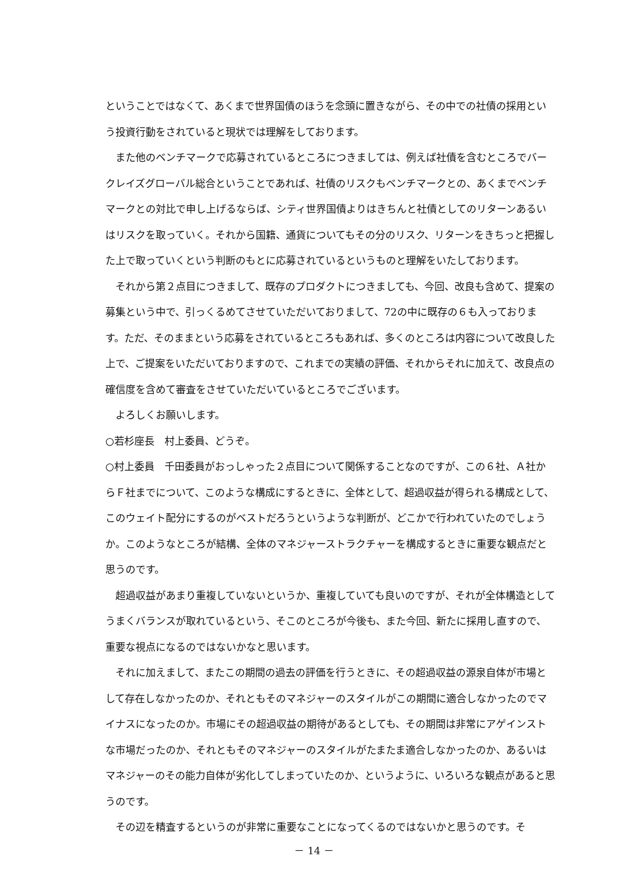ということではなくて、あくまで世界国債のほうを念頭に置きながら、その中での社債の採用という投資行動をされていると現状では理解をしております。
また他のベンチマークで応募されているところにつきましては、例えば社債を含むところでバークレイズグローバル総合ということであれば、社債のリスクもベンチマークとの、あくまでベンチマークとの対比で申し上げるならば、シティ世界国債よりはきちんと社債としてのリターンあるいはリスクを取っていく。それから国籍、通貨についてもその分のリスク、リターンをきちっと把握した上で取っていくという判断のもとに応募されているというものと理解をいたしております。
それから第２点目につきまして、既存のプロダクトにつきましても、今回、改良も含めて、提案の募集という中で、引っくるめてさせていただいておりまして、72の中に既存の６も入っております。ただ、そのままという応募をされているところもあれば、多くのところは内容について改良した上で、ご提案をいただいておりますので、これまでの実績の評価、それからそれに加えて、改良点の確信度を含めて審査をさせていただいているところでございます。
よろしくお願いします。
○若杉座長　村上委員、どうぞ。
○村上委員　千田委員がおっしゃった２点目について関係することなのですが、この６社、Ａ社からＦ社までについて、このような構成にするときに、全体として、超過収益が得られる構成として、このウェイト配分にするのがベストだろうというような判断が、どこかで行われていたのでしょうか。このようなところが結構、全体のマネジャーストラクチャーを構成するときに重要な観点だと思うのです。
超過収益があまり重複していないというか、重複していても良いのですが、それが全体構造としてうまくバランスが取れているという、そこのところが今後も、また今回、新たに採用し直すので、重要な視点になるのではないかなと思います。
それに加えまして、またこの期間の過去の評価を行うときに、その超過収益の源泉自体が市場として存在しなかったのか、それともそのマネジャーのスタイルがこの期間に適合しなかったのでマイナスになったのか。市場にその超過収益の期待があるとしても、その期間は非常にアゲインストな市場だったのか、それともそのマネジャーのスタイルがたまたま適合しなかったのか、あるいはマネジャーのその能力自体が劣化してしまっていたのか、というように、いろいろな観点があると思うのです。
その辺を精査するというのが非常に重要なことになってくるのではないかと思うのです。そ
－ 14 －